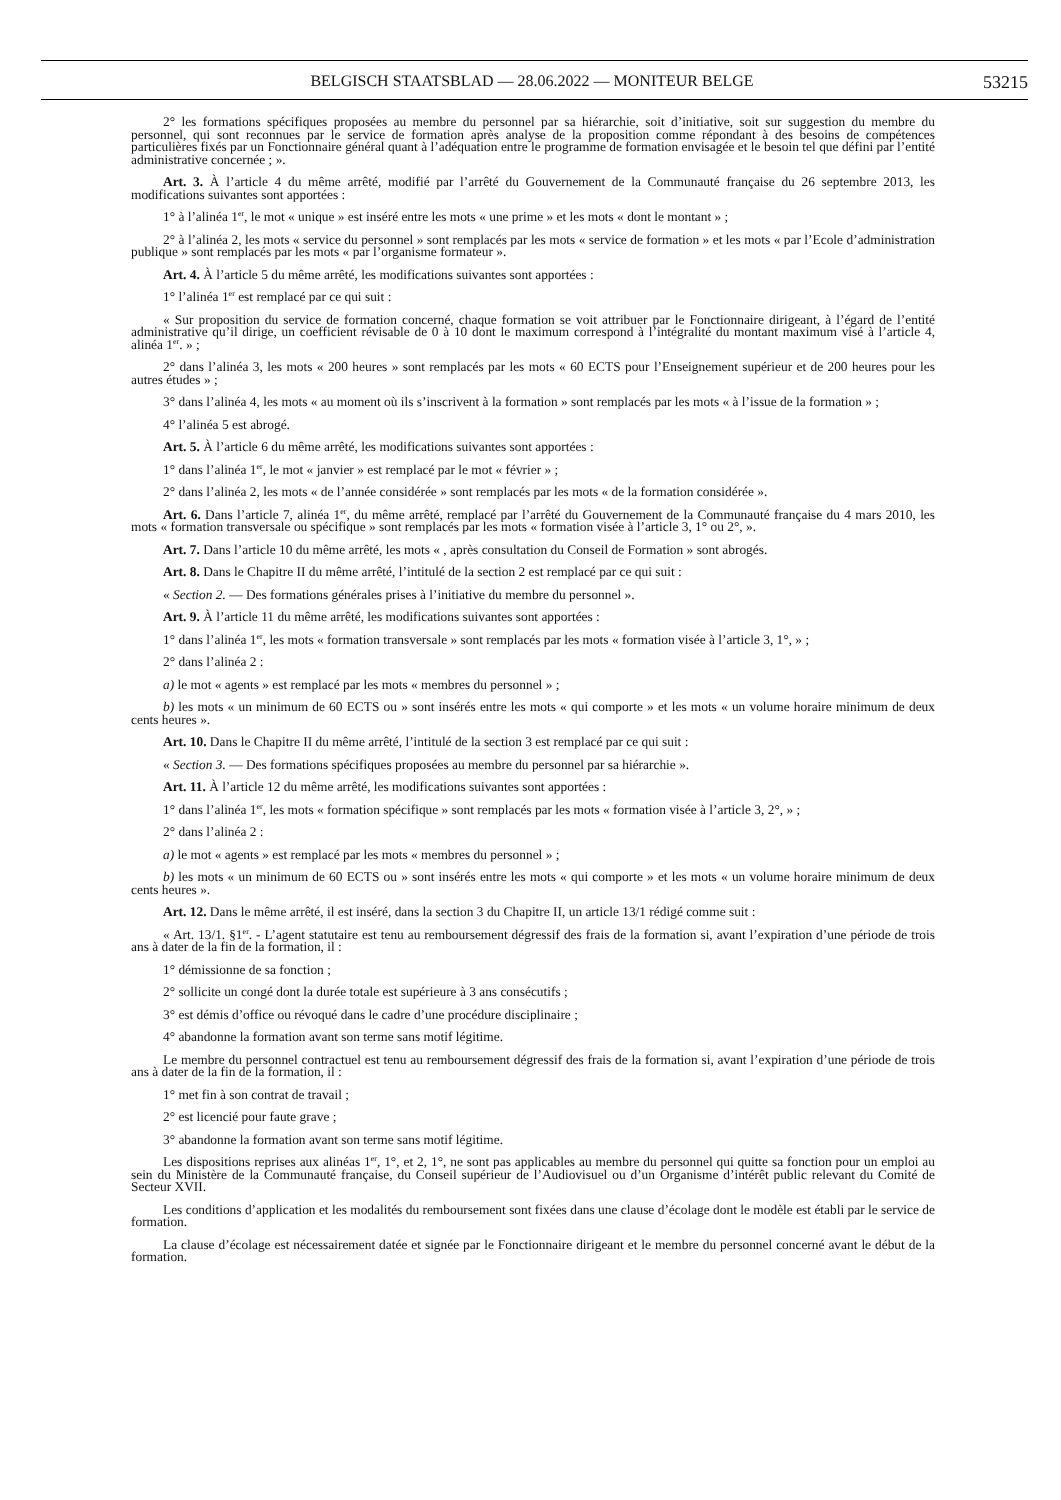BELGISCH STAATSBLAD — 28.06.2022 — MONITEUR BELGE 53215
2° les formations spécifiques proposées au membre du personnel par sa hiérarchie, soit d’initiative, soit sur suggestion du membre du personnel, qui sont reconnues par le service de formation après analyse de la proposition comme répondant à des besoins de compétences particulières fixés par un Fonctionnaire général quant à l’adéquation entre le programme de formation envisagée et le besoin tel que défini par l’entité administrative concernée ; ».
Art. 3. À l’article 4 du même arrêté, modifié par l’arrêté du Gouvernement de la Communauté française du 26 septembre 2013, les modifications suivantes sont apportées :
1° à l’alinéa 1<sup>er</sup>, le mot « unique » est inséré entre les mots « une prime » et les mots « dont le montant » ;
2° à l’alinéa 2, les mots « service du personnel » sont remplacés par les mots « service de formation » et les mots « par l’Ecole d’administration publique » sont remplacés par les mots « par l’organisme formateur ».
Art. 4. À l’article 5 du même arrêté, les modifications suivantes sont apportées :
1° l’alinéa 1<sup>er</sup> est remplacé par ce qui suit :
« Sur proposition du service de formation concerné, chaque formation se voit attribuer par le Fonctionnaire dirigeant, à l’égard de l’entité administrative qu’il dirige, un coefficient révisable de 0 à 10 dont le maximum correspond à l’intégralité du montant maximum visé à l’article 4, alinéa 1<sup>er</sup>. » ;
2° dans l’alinéa 3, les mots « 200 heures » sont remplacés par les mots « 60 ECTS pour l’Enseignement supérieur et de 200 heures pour les autres études » ;
3° dans l’alinéa 4, les mots « au moment où ils s’inscrivent à la formation » sont remplacés par les mots « à l’issue de la formation » ;
4° l’alinéa 5 est abrogé.
Art. 5. À l’article 6 du même arrêté, les modifications suivantes sont apportées :
1° dans l’alinéa 1<sup>er</sup>, le mot « janvier » est remplacé par le mot « février » ;
2° dans l’alinéa 2, les mots « de l’année considérée » sont remplacés par les mots « de la formation considérée ».
Art. 6. Dans l’article 7, alinéa 1<sup>er</sup>, du même arrêté, remplacé par l’arrêté du Gouvernement de la Communauté française du 4 mars 2010, les mots « formation transversale ou spécifique » sont remplacés par les mots « formation visée à l’article 3, 1° ou 2°, ».
Art. 7. Dans l’article 10 du même arrêté, les mots « , après consultation du Conseil de Formation » sont abrogés.
Art. 8. Dans le Chapitre II du même arrêté, l’intitulé de la section 2 est remplacé par ce qui suit :
« Section 2. — Des formations générales prises à l’initiative du membre du personnel ».
Art. 9. À l’article 11 du même arrêté, les modifications suivantes sont apportées :
1° dans l’alinéa 1<sup>er</sup>, les mots « formation transversale » sont remplacés par les mots « formation visée à l’article 3, 1°, » ;
2° dans l’alinéa 2 :
a) le mot « agents » est remplacé par les mots « membres du personnel » ;
b) les mots « un minimum de 60 ECTS ou » sont insérés entre les mots « qui comporte » et les mots « un volume horaire minimum de deux cents heures ».
Art. 10. Dans le Chapitre II du même arrêté, l’intitulé de la section 3 est remplacé par ce qui suit :
« Section 3. — Des formations spécifiques proposées au membre du personnel par sa hiérarchie ».
Art. 11. À l’article 12 du même arrêté, les modifications suivantes sont apportées :
1° dans l’alinéa 1<sup>er</sup>, les mots « formation spécifique » sont remplacés par les mots « formation visée à l’article 3, 2°, » ;
2° dans l’alinéa 2 :
a) le mot « agents » est remplacé par les mots « membres du personnel » ;
b) les mots « un minimum de 60 ECTS ou » sont insérés entre les mots « qui comporte » et les mots « un volume horaire minimum de deux cents heures ».
Art. 12. Dans le même arrêté, il est inséré, dans la section 3 du Chapitre II, un article 13/1 rédigé comme suit :
« Art. 13/1. §1<sup>er</sup>. - L’agent statutaire est tenu au remboursement dégressif des frais de la formation si, avant l’expiration d’une période de trois ans à dater de la fin de la formation, il :
1° démissionne de sa fonction ;
2° sollicite un congé dont la durée totale est supérieure à 3 ans consécutifs ;
3° est démis d’office ou révoqué dans le cadre d’une procédure disciplinaire ;
4° abandonne la formation avant son terme sans motif légitime.
Le membre du personnel contractuel est tenu au remboursement dégressif des frais de la formation si, avant l’expiration d’une période de trois ans à dater de la fin de la formation, il :
1° met fin à son contrat de travail ;
2° est licencié pour faute grave ;
3° abandonne la formation avant son terme sans motif légitime.
Les dispositions reprises aux alinéas 1<sup>er</sup>, 1°, et 2, 1°, ne sont pas applicables au membre du personnel qui quitte sa fonction pour un emploi au sein du Ministère de la Communauté française, du Conseil supérieur de l’Audiovisuel ou d’un Organisme d’intérêt public relevant du Comité de Secteur XVII.
Les conditions d’application et les modalités du remboursement sont fixées dans une clause d’écolage dont le modèle est établi par le service de formation.
La clause d’écolage est nécessairement datée et signée par le Fonctionnaire dirigeant et le membre du personnel concerné avant le début de la formation.